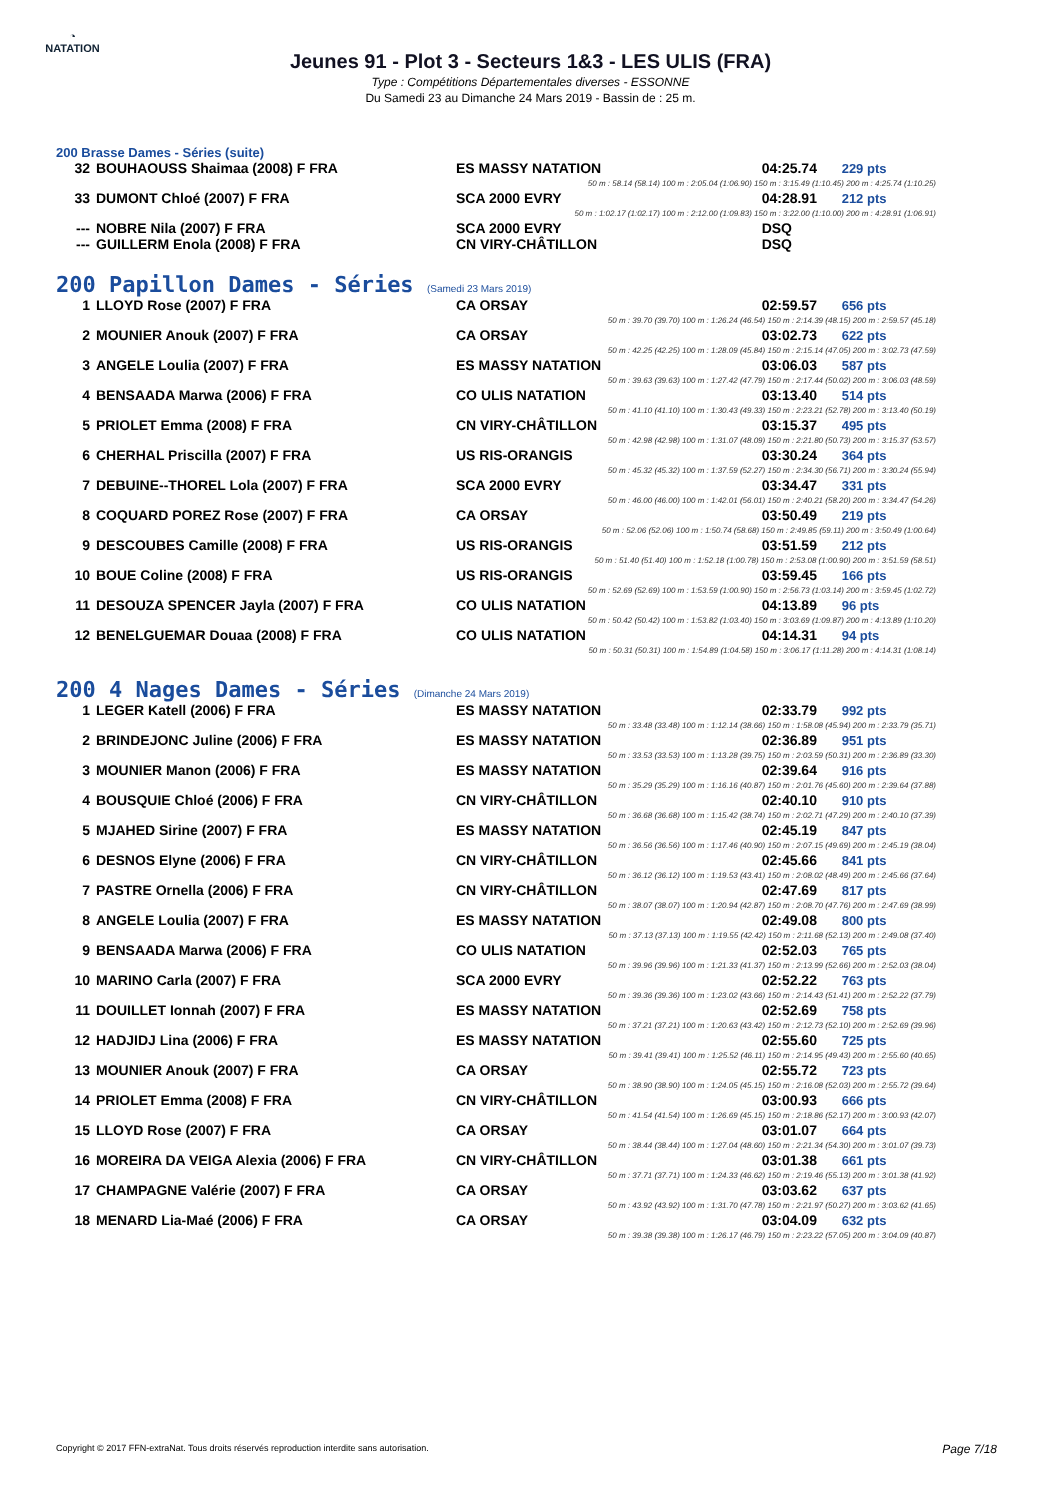◔
NATATION
Jeunes 91 - Plot 3 - Secteurs 1&3 - LES ULIS (FRA)
Type : Compétitions Départementales diverses - ESSONNE
Du Samedi 23 au Dimanche 24 Mars 2019 - Bassin de : 25 m.
200 Brasse Dames - Séries (suite)
| 32 | BOUHAOUSS Shaimaa (2008) F FRA | ES MASSY NATATION | 04:25.74 | 229 pts |
| 50 m : 58.14 (58.14) 100 m : 2:05.04 (1:06.90) 150 m : 3:15.49 (1:10.45) 200 m : 4:25.74 (1:10.25) | | | | |
| 33 | DUMONT Chloé (2007) F FRA | SCA 2000 EVRY | 04:28.91 | 212 pts |
| 50 m : 1:02.17 (1:02.17) 100 m : 2:12.00 (1:09.83) 150 m : 3:22.00 (1:10.00) 200 m : 4:28.91 (1:06.91) | | | | |
| --- | NOBRE Nila (2007) F FRA | SCA 2000 EVRY | DSQ | |
| --- | GUILLERM Enola (2008) F FRA | CN VIRY-CHÂTILLON | DSQ | |
200 Papillon Dames - Séries (Samedi 23 Mars 2019)
| 1 | LLOYD Rose (2007) F FRA | CA ORSAY | 02:59.57 | 656 pts |
| 50 m : 39.70 (39.70) 100 m : 1:26.24 (46.54) 150 m : 2:14.39 (48.15) 200 m : 2:59.57 (45.18) | | | | |
| 2 | MOUNIER Anouk (2007) F FRA | CA ORSAY | 03:02.73 | 622 pts |
| 50 m : 42.25 (42.25) 100 m : 1:28.09 (45.84) 150 m : 2:15.14 (47.05) 200 m : 3:02.73 (47.59) | | | | |
| 3 | ANGELE Loulia (2007) F FRA | ES MASSY NATATION | 03:06.03 | 587 pts |
| 50 m : 39.63 (39.63) 100 m : 1:27.42 (47.79) 150 m : 2:17.44 (50.02) 200 m : 3:06.03 (48.59) | | | | |
| 4 | BENSAADA Marwa (2006) F FRA | CO ULIS NATATION | 03:13.40 | 514 pts |
| 50 m : 41.10 (41.10) 100 m : 1:30.43 (49.33) 150 m : 2:23.21 (52.78) 200 m : 3:13.40 (50.19) | | | | |
| 5 | PRIOLET Emma (2008) F FRA | CN VIRY-CHÂTILLON | 03:15.37 | 495 pts |
| 50 m : 42.98 (42.98) 100 m : 1:31.07 (48.09) 150 m : 2:21.80 (50.73) 200 m : 3:15.37 (53.57) | | | | |
| 6 | CHERHAL Priscilla (2007) F FRA | US RIS-ORANGIS | 03:30.24 | 364 pts |
| 50 m : 45.32 (45.32) 100 m : 1:37.59 (52.27) 150 m : 2:34.30 (56.71) 200 m : 3:30.24 (55.94) | | | | |
| 7 | DEBUINE--THOREL Lola (2007) F FRA | SCA 2000 EVRY | 03:34.47 | 331 pts |
| 50 m : 46.00 (46.00) 100 m : 1:42.01 (56.01) 150 m : 2:40.21 (58.20) 200 m : 3:34.47 (54.26) | | | | |
| 8 | COQUARD POREZ Rose (2007) F FRA | CA ORSAY | 03:50.49 | 219 pts |
| 50 m : 52.06 (52.06) 100 m : 1:50.74 (58.68) 150 m : 2:49.85 (59.11) 200 m : 3:50.49 (1:00.64) | | | | |
| 9 | DESCOUBES Camille (2008) F FRA | US RIS-ORANGIS | 03:51.59 | 212 pts |
| 50 m : 51.40 (51.40) 100 m : 1:52.18 (1:00.78) 150 m : 2:53.08 (1:00.90) 200 m : 3:51.59 (58.51) | | | | |
| 10 | BOUE Coline (2008) F FRA | US RIS-ORANGIS | 03:59.45 | 166 pts |
| 50 m : 52.69 (52.69) 100 m : 1:53.59 (1:00.90) 150 m : 2:56.73 (1:03.14) 200 m : 3:59.45 (1:02.72) | | | | |
| 11 | DESOUZA SPENCER Jayla (2007) F FRA | CO ULIS NATATION | 04:13.89 | 96 pts |
| 50 m : 50.42 (50.42) 100 m : 1:53.82 (1:03.40) 150 m : 3:03.69 (1:09.87) 200 m : 4:13.89 (1:10.20) | | | | |
| 12 | BENELGUEMAR Douaa (2008) F FRA | CO ULIS NATATION | 04:14.31 | 94 pts |
| 50 m : 50.31 (50.31) 100 m : 1:54.89 (1:04.58) 150 m : 3:06.17 (1:11.28) 200 m : 4:14.31 (1:08.14) | | | | |
200 4 Nages Dames - Séries (Dimanche 24 Mars 2019)
| 1 | LEGER Katell (2006) F FRA | ES MASSY NATATION | 02:33.79 | 992 pts |
| 50 m : 33.48 (33.48) 100 m : 1:12.14 (38.66) 150 m : 1:58.08 (45.94) 200 m : 2:33.79 (35.71) | | | | |
| 2 | BRINDEJONC Juline (2006) F FRA | ES MASSY NATATION | 02:36.89 | 951 pts |
| 50 m : 33.53 (33.53) 100 m : 1:13.28 (39.75) 150 m : 2:03.59 (50.31) 200 m : 2:36.89 (33.30) | | | | |
| 3 | MOUNIER Manon (2006) F FRA | ES MASSY NATATION | 02:39.64 | 916 pts |
| 50 m : 35.29 (35.29) 100 m : 1:16.16 (40.87) 150 m : 2:01.76 (45.60) 200 m : 2:39.64 (37.88) | | | | |
| 4 | BOUSQUIE Chloé (2006) F FRA | CN VIRY-CHÂTILLON | 02:40.10 | 910 pts |
| 50 m : 36.68 (36.68) 100 m : 1:15.42 (38.74) 150 m : 2:02.71 (47.29) 200 m : 2:40.10 (37.39) | | | | |
| 5 | MJAHED Sirine (2007) F FRA | ES MASSY NATATION | 02:45.19 | 847 pts |
| 50 m : 36.56 (36.56) 100 m : 1:17.46 (40.90) 150 m : 2:07.15 (49.69) 200 m : 2:45.19 (38.04) | | | | |
| 6 | DESNOS Elyne (2006) F FRA | CN VIRY-CHÂTILLON | 02:45.66 | 841 pts |
| 50 m : 36.12 (36.12) 100 m : 1:19.53 (43.41) 150 m : 2:08.02 (48.49) 200 m : 2:45.66 (37.64) | | | | |
| 7 | PASTRE Ornella (2006) F FRA | CN VIRY-CHÂTILLON | 02:47.69 | 817 pts |
| 50 m : 38.07 (38.07) 100 m : 1:20.94 (42.87) 150 m : 2:08.70 (47.76) 200 m : 2:47.69 (38.99) | | | | |
| 8 | ANGELE Loulia (2007) F FRA | ES MASSY NATATION | 02:49.08 | 800 pts |
| 50 m : 37.13 (37.13) 100 m : 1:19.55 (42.42) 150 m : 2:11.68 (52.13) 200 m : 2:49.08 (37.40) | | | | |
| 9 | BENSAADA Marwa (2006) F FRA | CO ULIS NATATION | 02:52.03 | 765 pts |
| 50 m : 39.96 (39.96) 100 m : 1:21.33 (41.37) 150 m : 2:13.99 (52.66) 200 m : 2:52.03 (38.04) | | | | |
| 10 | MARINO Carla (2007) F FRA | SCA 2000 EVRY | 02:52.22 | 763 pts |
| 50 m : 39.36 (39.36) 100 m : 1:23.02 (43.66) 150 m : 2:14.43 (51.41) 200 m : 2:52.22 (37.79) | | | | |
| 11 | DOUILLET Ionnah (2007) F FRA | ES MASSY NATATION | 02:52.69 | 758 pts |
| 50 m : 37.21 (37.21) 100 m : 1:20.63 (43.42) 150 m : 2:12.73 (52.10) 200 m : 2:52.69 (39.96) | | | | |
| 12 | HADJIDJ Lina (2006) F FRA | ES MASSY NATATION | 02:55.60 | 725 pts |
| 50 m : 39.41 (39.41) 100 m : 1:25.52 (46.11) 150 m : 2:14.95 (49.43) 200 m : 2:55.60 (40.65) | | | | |
| 13 | MOUNIER Anouk (2007) F FRA | CA ORSAY | 02:55.72 | 723 pts |
| 50 m : 38.90 (38.90) 100 m : 1:24.05 (45.15) 150 m : 2:16.08 (52.03) 200 m : 2:55.72 (39.64) | | | | |
| 14 | PRIOLET Emma (2008) F FRA | CN VIRY-CHÂTILLON | 03:00.93 | 666 pts |
| 50 m : 41.54 (41.54) 100 m : 1:26.69 (45.15) 150 m : 2:18.86 (52.17) 200 m : 3:00.93 (42.07) | | | | |
| 15 | LLOYD Rose (2007) F FRA | CA ORSAY | 03:01.07 | 664 pts |
| 50 m : 38.44 (38.44) 100 m : 1:27.04 (48.60) 150 m : 2:21.34 (54.30) 200 m : 3:01.07 (39.73) | | | | |
| 16 | MOREIRA DA VEIGA Alexia (2006) F FRA | CN VIRY-CHÂTILLON | 03:01.38 | 661 pts |
| 50 m : 37.71 (37.71) 100 m : 1:24.33 (46.62) 150 m : 2:19.46 (55.13) 200 m : 3:01.38 (41.92) | | | | |
| 17 | CHAMPAGNE Valérie (2007) F FRA | CA ORSAY | 03:03.62 | 637 pts |
| 50 m : 43.92 (43.92) 100 m : 1:31.70 (47.78) 150 m : 2:21.97 (50.27) 200 m : 3:03.62 (41.65) | | | | |
| 18 | MENARD Lia-Maé (2006) F FRA | CA ORSAY | 03:04.09 | 632 pts |
| 50 m : 39.38 (39.38) 100 m : 1:26.17 (46.79) 150 m : 2:23.22 (57.05) 200 m : 3:04.09 (40.87) | | | | |
Copyright © 2017 FFN-extraNat. Tous droits réservés reproduction interdite sans autorisation.
Page 7/18